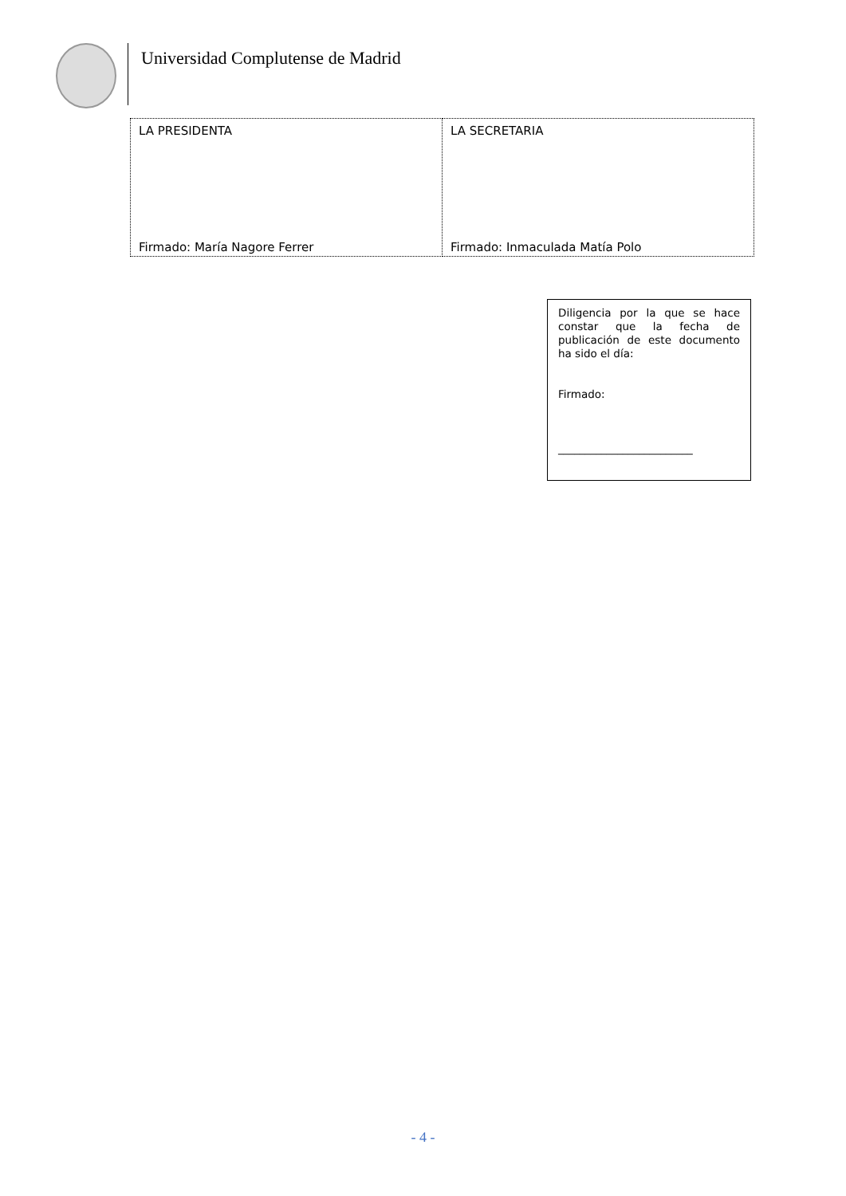Universidad Complutense de Madrid
| LA PRESIDENTA Firmado: María Nagore Ferrer | LA SECRETARIA Firmado: Inmaculada Matía Polo |
Diligencia por la que se hace constar que la fecha de publicación de este documento ha sido el día:
Firmado:
_________________________
- 4 -